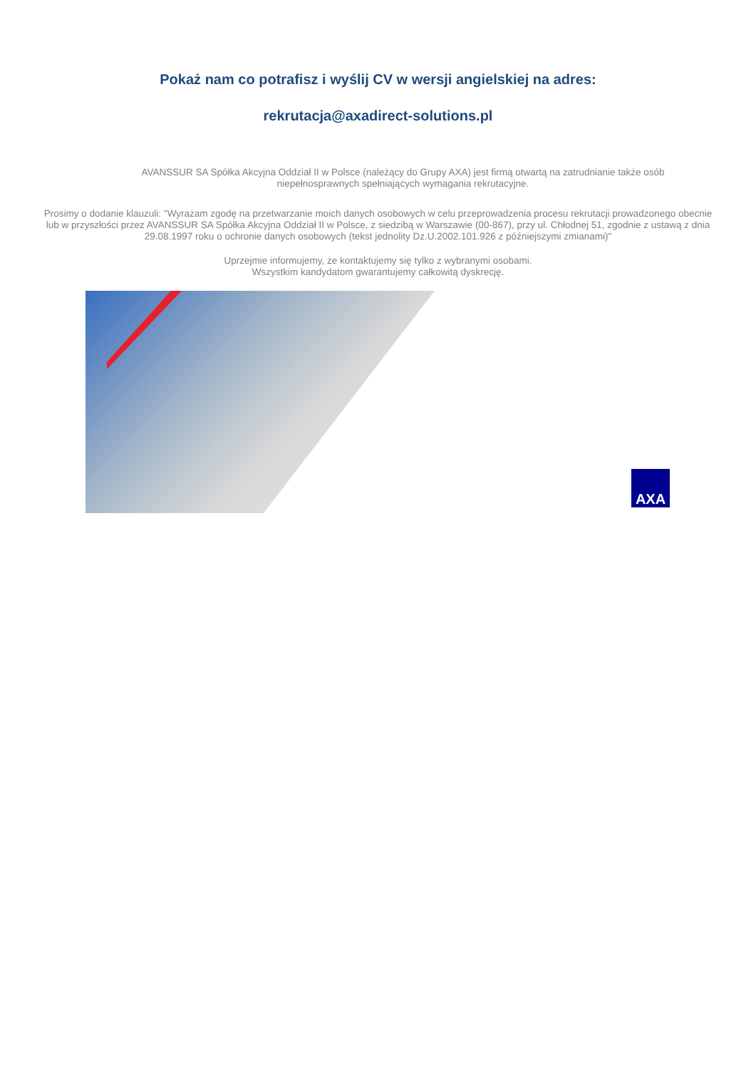Pokaż nam co potrafisz i wyślij CV w wersji angielskiej na adres:
rekrutacja@axadirect-solutions.pl
AVANSSUR SA Spółka Akcyjna Oddział II w Polsce (należący do Grupy AXA) jest firmą otwartą na zatrudnianie także osób niepełnosprawnych spełniających wymagania rekrutacyjne.
Prosimy o dodanie klauzuli: "Wyrażam zgodę na przetwarzanie moich danych osobowych w celu przeprowadzenia procesu rekrutacji prowadzonego obecnie lub w przyszłości przez AVANSSUR SA Spółka Akcyjna Oddział II w Polsce, z siedzibą w Warszawie (00-867), przy ul. Chłodnej 51, zgodnie z ustawą z dnia 29.08.1997 roku o ochronie danych osobowych (tekst jednolity Dz.U.2002.101.926 z późniejszymi zmianami)"
Uprzejmie informujemy, że kontaktujemy się tylko z wybranymi osobami.
Wszystkim kandydatom gwarantujemy całkowitą dyskrecję.
AXA